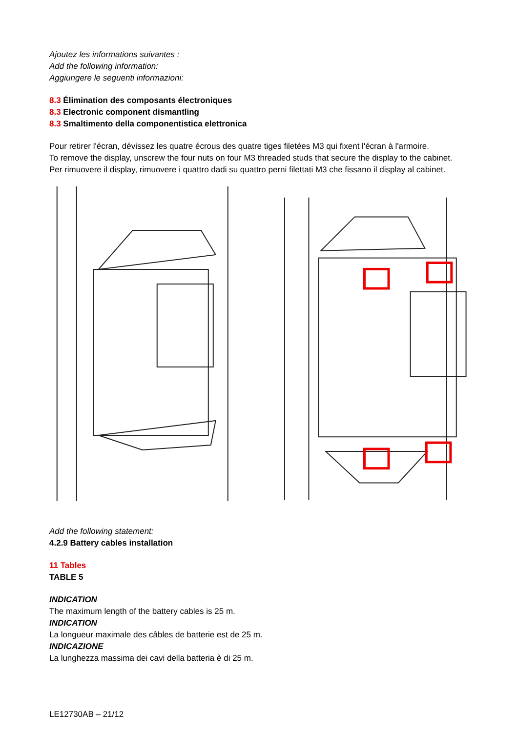Ajoutez les informations suivantes :
Add the following information:
Aggiungere le seguenti informazioni:
8.3 Élimination des composants électroniques
8.3 Electronic component dismantling
8.3 Smaltimento della componentistica elettronica
Pour retirer l'écran, dévissez les quatre écrous des quatre tiges filetées M3 qui fixent l'écran à l'armoire.
To remove the display, unscrew the four nuts on four M3 threaded studs that secure the display to the cabinet.
Per rimuovere il display, rimuovere i quattro dadi su quattro perni filettati M3 che fissano il display al cabinet.
Add the following statement:
4.2.9 Battery cables installation
11 Tables
TABLE 5
INDICATION
The maximum length of the battery cables is 25 m.
INDICATION
La longueur maximale des câbles de batterie est de 25 m.
INDICAZIONE
La lunghezza massima dei cavi della batteria è di 25 m.
LE12730AB – 21/12